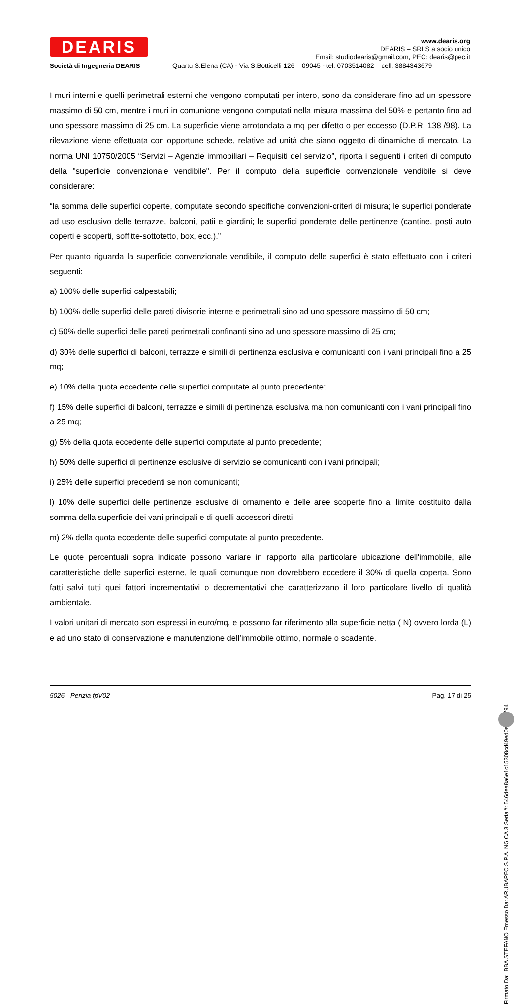DEARIS
Società di Ingegneria DEARIS
www.dearis.org
DEARIS – SRLS a socio unico
Email: studiodearis@gmail.com, PEC: dearis@pec.it
Quartu S.Elena (CA) - Via S.Botticelli 126 – 09045 - tel. 0703514082 – cell. 3884343679
I muri interni e quelli perimetrali esterni che vengono computati per intero, sono da considerare fino ad un spessore massimo di 50 cm, mentre i muri in comunione vengono computati nella misura massima del 50% e pertanto fino ad uno spessore massimo di 25 cm. La superficie viene arrotondata a mq per difetto o per eccesso (D.P.R. 138 /98). La rilevazione viene effettuata con opportune schede, relative ad unità che siano oggetto di dinamiche di mercato. La norma UNI 10750/2005 “Servizi – Agenzie immobiliari – Requisiti del servizio”, riporta i seguenti i criteri di computo della "superficie convenzionale vendibile". Per il computo della superficie convenzionale vendibile si deve considerare:
“la somma delle superfici coperte, computate secondo specifiche convenzioni-criteri di misura; le superfici ponderate ad uso esclusivo delle terrazze, balconi, patii e giardini; le superfici ponderate delle pertinenze (cantine, posti auto coperti e scoperti, soffitte-sottotetto, box, ecc.).”
Per quanto riguarda la superficie convenzionale vendibile, il computo delle superfici è stato effettuato con i criteri seguenti:
a) 100% delle superfici calpestabili;
b) 100% delle superfici delle pareti divisorie interne e perimetrali sino ad uno spessore massimo di 50 cm;
c) 50% delle superfici delle pareti perimetrali confinanti sino ad uno spessore massimo di 25 cm;
d) 30% delle superfici di balconi, terrazze e simili di pertinenza esclusiva e comunicanti con i vani principali fino a 25 mq;
e) 10% della quota eccedente delle superfici computate al punto precedente;
f) 15% delle superfici di balconi, terrazze e simili di pertinenza esclusiva ma non comunicanti con i vani principali fino a 25 mq;
g) 5% della quota eccedente delle superfici computate al punto precedente;
h) 50% delle superfici di pertinenze esclusive di servizio se comunicanti con i vani principali;
i) 25% delle superfici precedenti se non comunicanti;
l) 10% delle superfici delle pertinenze esclusive di ornamento e delle aree scoperte fino al limite costituito dalla somma della superficie dei vani principali e di quelli accessori diretti;
m) 2% della quota eccedente delle superfici computate al punto precedente.
Le quote percentuali sopra indicate possono variare in rapporto alla particolare ubicazione dell'immobile, alle caratteristiche delle superfici esterne, le quali comunque non dovrebbero eccedere il 30% di quella coperta. Sono fatti salvi tutti quei fattori incrementativi o decrementativi che caratterizzano il loro particolare livello di qualità ambientale.
I valori unitari di mercato son espressi in euro/mq, e possono far riferimento alla superficie netta ( N) ovvero lorda (L) e ad uno stato di conservazione e manutenzione dell’immobile ottimo, normale o scadente.
5026 - Perizia fpV02 Pag. 17 di 25
Firmato Da: IBBA STEFANO Emesso Da: ARUBAPEC S.P.A. NG CA 3 Serial#: 546dea8a6e1c15308cd49ed0ed00a794